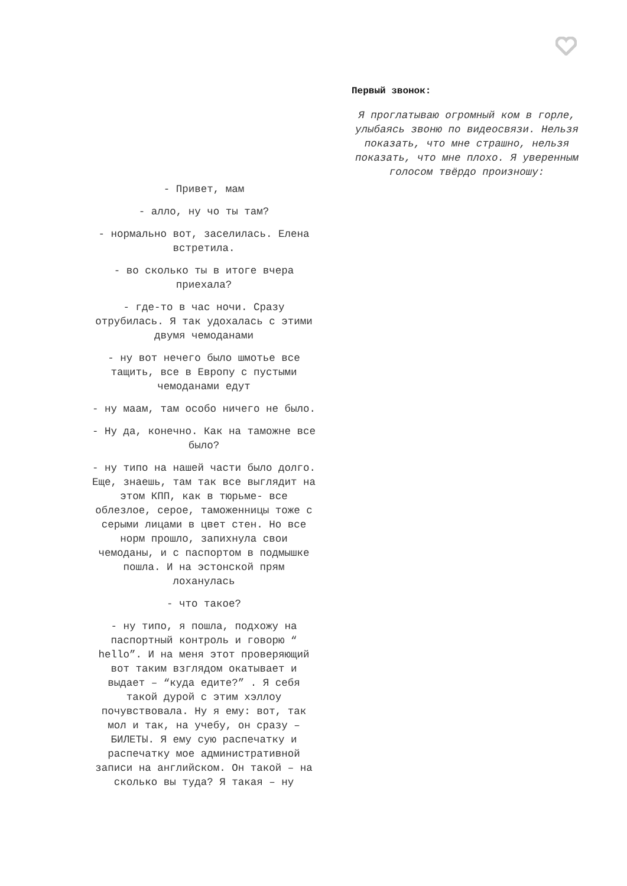- Привет, мам
- алло, ну чо ты там?
- нормально вот, заселилась. Елена встретила.
- во сколько ты в итоге вчера приехала?
- где-то в час ночи. Сразу отрубилась. Я так удохалась с этими двумя чемоданами
- ну вот нечего было шмотье все тащить, все в Европу с пустыми чемоданами едут
- ну маам, там особо ничего не было.
- Ну да, конечно. Как на таможне все было?
- ну типо на нашей части было долго. Еще, знаешь, там так все выглядит на этом КПП, как в тюрьме- все облезлое, серое, таможенницы тоже с серыми лицами в цвет стен. Но все норм прошло, запихнула свои чемоданы, и с паспортом в подмышке пошла. И на эстонской прям лоханулась
- что такое?
- ну типо, я пошла, подхожу на паспортный контроль и говорю “ hello”. И на меня этот проверяющий вот таким взглядом окатывает и выдает – “куда едите?” . Я себя такой дурой с этим хэллоу почувствовала. Ну я ему: вот, так мол и так, на учебу, он сразу – БИЛЕТЫ. Я ему сую распечатку и распечатку мое административной записи на английском. Он такой – на сколько вы туда? Я такая – ну
Первый звонок:
Я проглатываю огромный ком в горле, улыбаясь звоню по видеосвязи. Нельзя показать, что мне страшно, нельзя показать, что мне плохо. Я уверенным голосом твёрдо произношу: